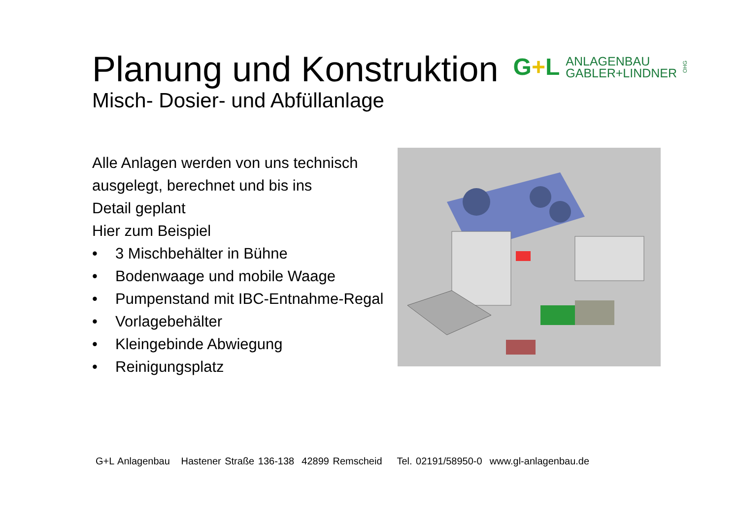Planung und Konstruktion
G+L
ANLAGENBAU
GABLER+LINDNER
OHG
Misch- Dosier- und Abfüllanlage
Alle Anlagen werden von uns technisch ausgelegt, berechnet und bis ins
Detail geplant
Hier zum Beispiel
• 3 Mischbehälter in Bühne
• Bodenwaage und mobile Waage
• Pumpenstand mit IBC-Entnahme-Regal
• Vorlagebehälter
• Kleingebinde Abwiegung
• Reinigungsplatz
G+L Anlagenbau Hastener Straße 136-138 42899 Remscheid Tel. 02191/58950-0 www.gl-anlagenbau.de